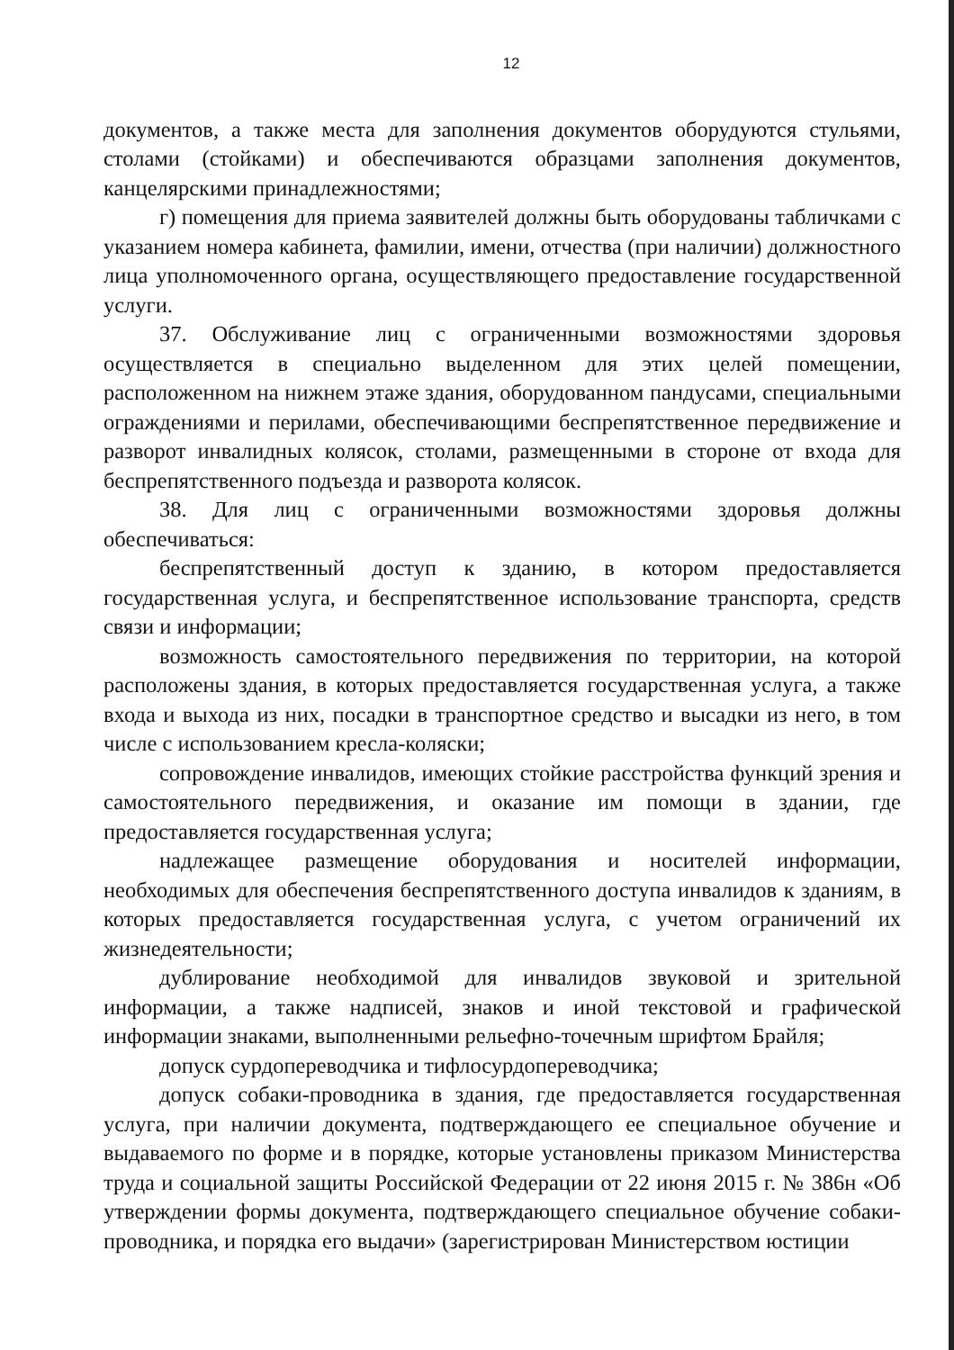12
документов, а также места для заполнения документов оборудуются стульями, столами (стойками) и обеспечиваются образцами заполнения документов, канцелярскими принадлежностями;
г) помещения для приема заявителей должны быть оборудованы табличками с указанием номера кабинета, фамилии, имени, отчества (при наличии) должностного лица уполномоченного органа, осуществляющего предоставление государственной услуги.
37. Обслуживание лиц с ограниченными возможностями здоровья осуществляется в специально выделенном для этих целей помещении, расположенном на нижнем этаже здания, оборудованном пандусами, специальными ограждениями и перилами, обеспечивающими беспрепятственное передвижение и разворот инвалидных колясок, столами, размещенными в стороне от входа для беспрепятственного подъезда и разворота колясок.
38. Для лиц с ограниченными возможностями здоровья должны обеспечиваться:
беспрепятственный доступ к зданию, в котором предоставляется государственная услуга, и беспрепятственное использование транспорта, средств связи и информации;
возможность самостоятельного передвижения по территории, на которой расположены здания, в которых предоставляется государственная услуга, а также входа и выхода из них, посадки в транспортное средство и высадки из него, в том числе с использованием кресла-коляски;
сопровождение инвалидов, имеющих стойкие расстройства функций зрения и самостоятельного передвижения, и оказание им помощи в здании, где предоставляется государственная услуга;
надлежащее размещение оборудования и носителей информации, необходимых для обеспечения беспрепятственного доступа инвалидов к зданиям, в которых предоставляется государственная услуга, с учетом ограничений их жизнедеятельности;
дублирование необходимой для инвалидов звуковой и зрительной информации, а также надписей, знаков и иной текстовой и графической информации знаками, выполненными рельефно-точечным шрифтом Брайля;
допуск сурдопереводчика и тифлосурдопереводчика;
допуск собаки-проводника в здания, где предоставляется государственная услуга, при наличии документа, подтверждающего ее специальное обучение и выдаваемого по форме и в порядке, которые установлены приказом Министерства труда и социальной защиты Российской Федерации от 22 июня 2015 г. № 386н «Об утверждении формы документа, подтверждающего специальное обучение собаки-проводника, и порядка его выдачи» (зарегистрирован Министерством юстиции